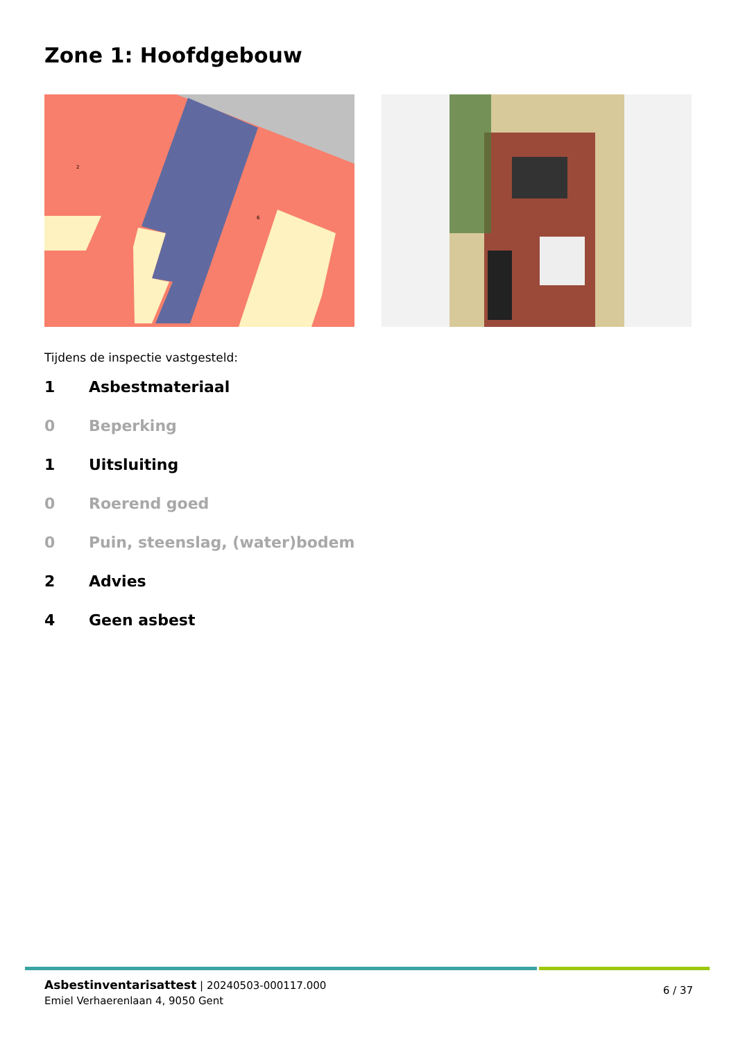Zone 1: Hoofdgebouw
2
6
Tijdens de inspectie vastgesteld:
1 Asbestmateriaal
0 Beperking
1 Uitsluiting
0 Roerend goed
0 Puin, steenslag, (water)bodem
2 Advies
4 Geen asbest
Asbestinventarisattest | 20240503-000117.000
Emiel Verhaerenlaan 4, 9050 Gent
6 / 37